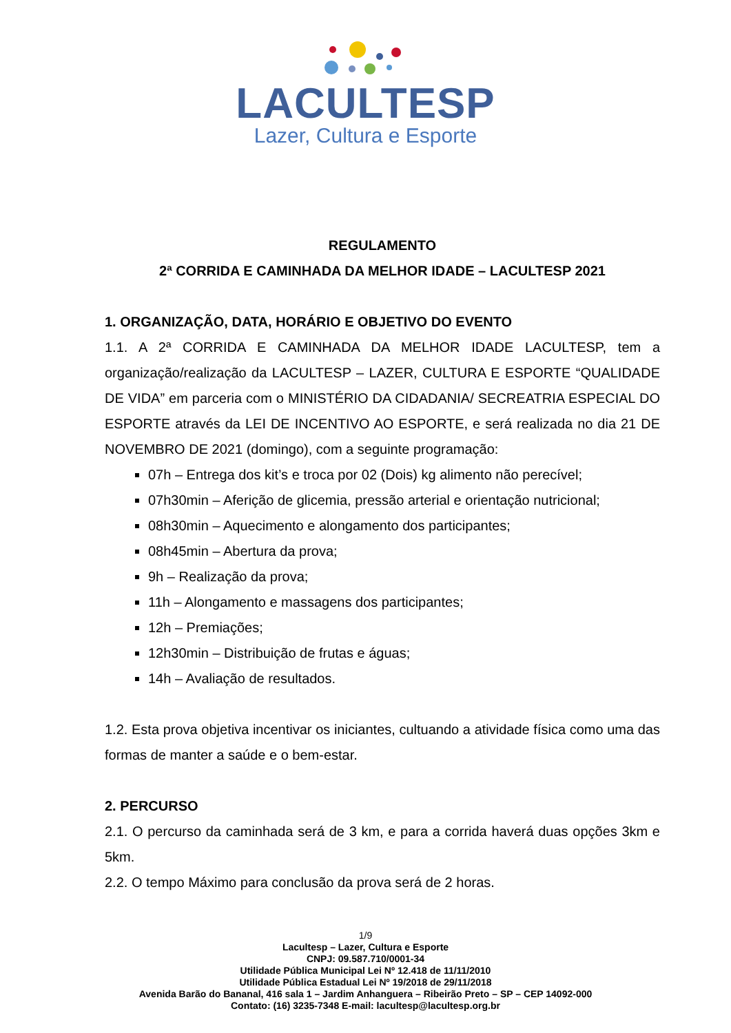LACULTESP
Lazer, Cultura e Esporte
REGULAMENTO
2ª CORRIDA E CAMINHADA DA MELHOR IDADE – LACULTESP 2021
1. ORGANIZAÇÃO, DATA, HORÁRIO E OBJETIVO DO EVENTO
1.1. A 2ª CORRIDA E CAMINHADA DA MELHOR IDADE LACULTESP, tem a organização/realização da LACULTESP – LAZER, CULTURA E ESPORTE “QUALIDADE DE VIDA” em parceria com o MINISTÉRIO DA CIDADANIA/ SECREATRIA ESPECIAL DO ESPORTE através da LEI DE INCENTIVO AO ESPORTE, e será realizada no dia 21 DE NOVEMBRO DE 2021 (domingo), com a seguinte programação:
07h – Entrega dos kit’s e troca por 02 (Dois) kg alimento não perecível;
07h30min – Aferição de glicemia, pressão arterial e orientação nutricional;
08h30min – Aquecimento e alongamento dos participantes;
08h45min – Abertura da prova;
9h – Realização da prova;
11h – Alongamento e massagens dos participantes;
12h – Premiações;
12h30min – Distribuição de frutas e águas;
14h – Avaliação de resultados.
1.2. Esta prova objetiva incentivar os iniciantes, cultuando a atividade física como uma das formas de manter a saúde e o bem-estar.
2. PERCURSO
2.1. O percurso da caminhada será de 3 km, e para a corrida haverá duas opções 3km e 5km.
2.2. O tempo Máximo para conclusão da prova será de 2 horas.
1/9
Lacultesp – Lazer, Cultura e Esporte
CNPJ: 09.587.710/0001-34
Utilidade Pública Municipal Lei Nº 12.418 de 11/11/2010
Utilidade Pública Estadual Lei Nº 19/2018 de 29/11/2018
Avenida Barão do Bananal, 416 sala 1 – Jardim Anhanguera – Ribeirão Preto – SP – CEP 14092-000
Contato: (16) 3235-7348 E-mail: lacultesp@lacultesp.org.br